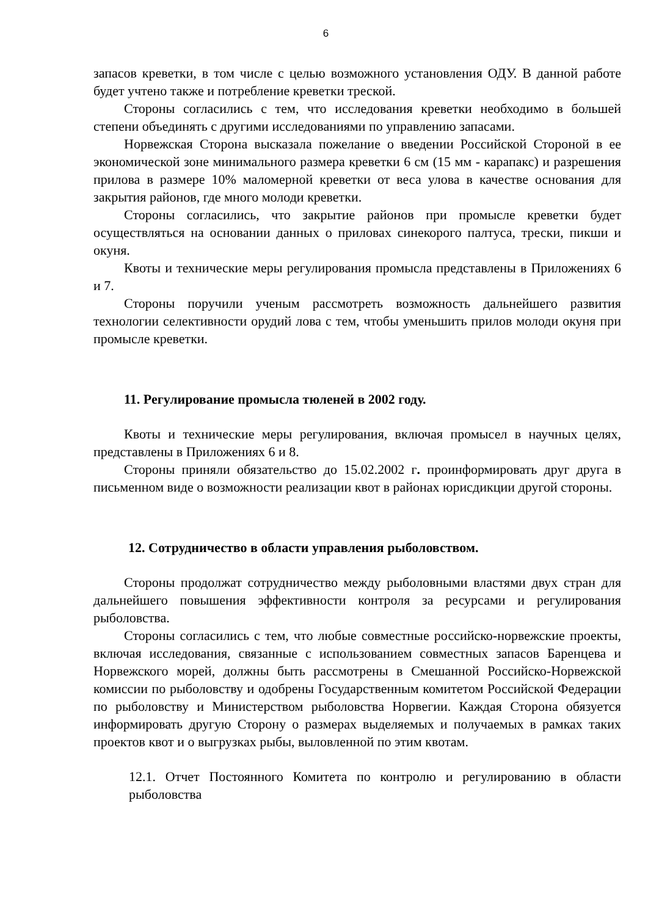6
запасов креветки, в том числе с целью возможного установления ОДУ. В данной работе будет учтено также и потребление креветки треской.
Стороны согласились с тем, что исследования креветки необходимо в большей степени объединять с другими исследованиями по управлению запасами.
Норвежская Сторона высказала пожелание о введении Российской Стороной в ее экономической зоне минимального размера креветки 6 см (15 мм - карапакс) и разрешения прилова в размере 10% маломерной креветки от веса улова в качестве основания для закрытия районов, где много молоди креветки.
Стороны согласились, что закрытие районов при промысле креветки будет осуществляться на основании данных о приловах синекорого палтуса, трески, пикши и окуня.
Квоты и технические меры регулирования промысла представлены в Приложениях 6 и 7.
Стороны поручили ученым рассмотреть возможность дальнейшего развития технологии селективности орудий лова с тем, чтобы уменьшить прилов молоди окуня при промысле креветки.
11. Регулирование промысла тюленей в 2002 году.
Квоты и технические меры регулирования, включая промысел в научных целях, представлены в Приложениях 6 и 8.
Стороны приняли обязательство до 15.02.2002 г. проинформировать друг друга в письменном виде о возможности реализации квот в районах юрисдикции другой стороны.
12. Сотрудничество в области управления рыболовством.
Стороны продолжат сотрудничество между рыболовными властями двух стран для дальнейшего повышения эффективности контроля за ресурсами и регулирования рыболовства.
Стороны согласились с тем, что любые совместные российско-норвежские проекты, включая исследования, связанные с использованием совместных запасов Баренцева и Норвежского морей, должны быть рассмотрены в Смешанной Российско-Норвежской комиссии по рыболовству и одобрены Государственным комитетом Российской Федерации по рыболовству и Министерством рыболовства Норвегии. Каждая Сторона обязуется информировать другую Сторону о размерах выделяемых и получаемых в рамках таких проектов квот и о выгрузках рыбы, выловленной по этим квотам.
12.1. Отчет Постоянного Комитета по контролю и регулированию в области рыболовства